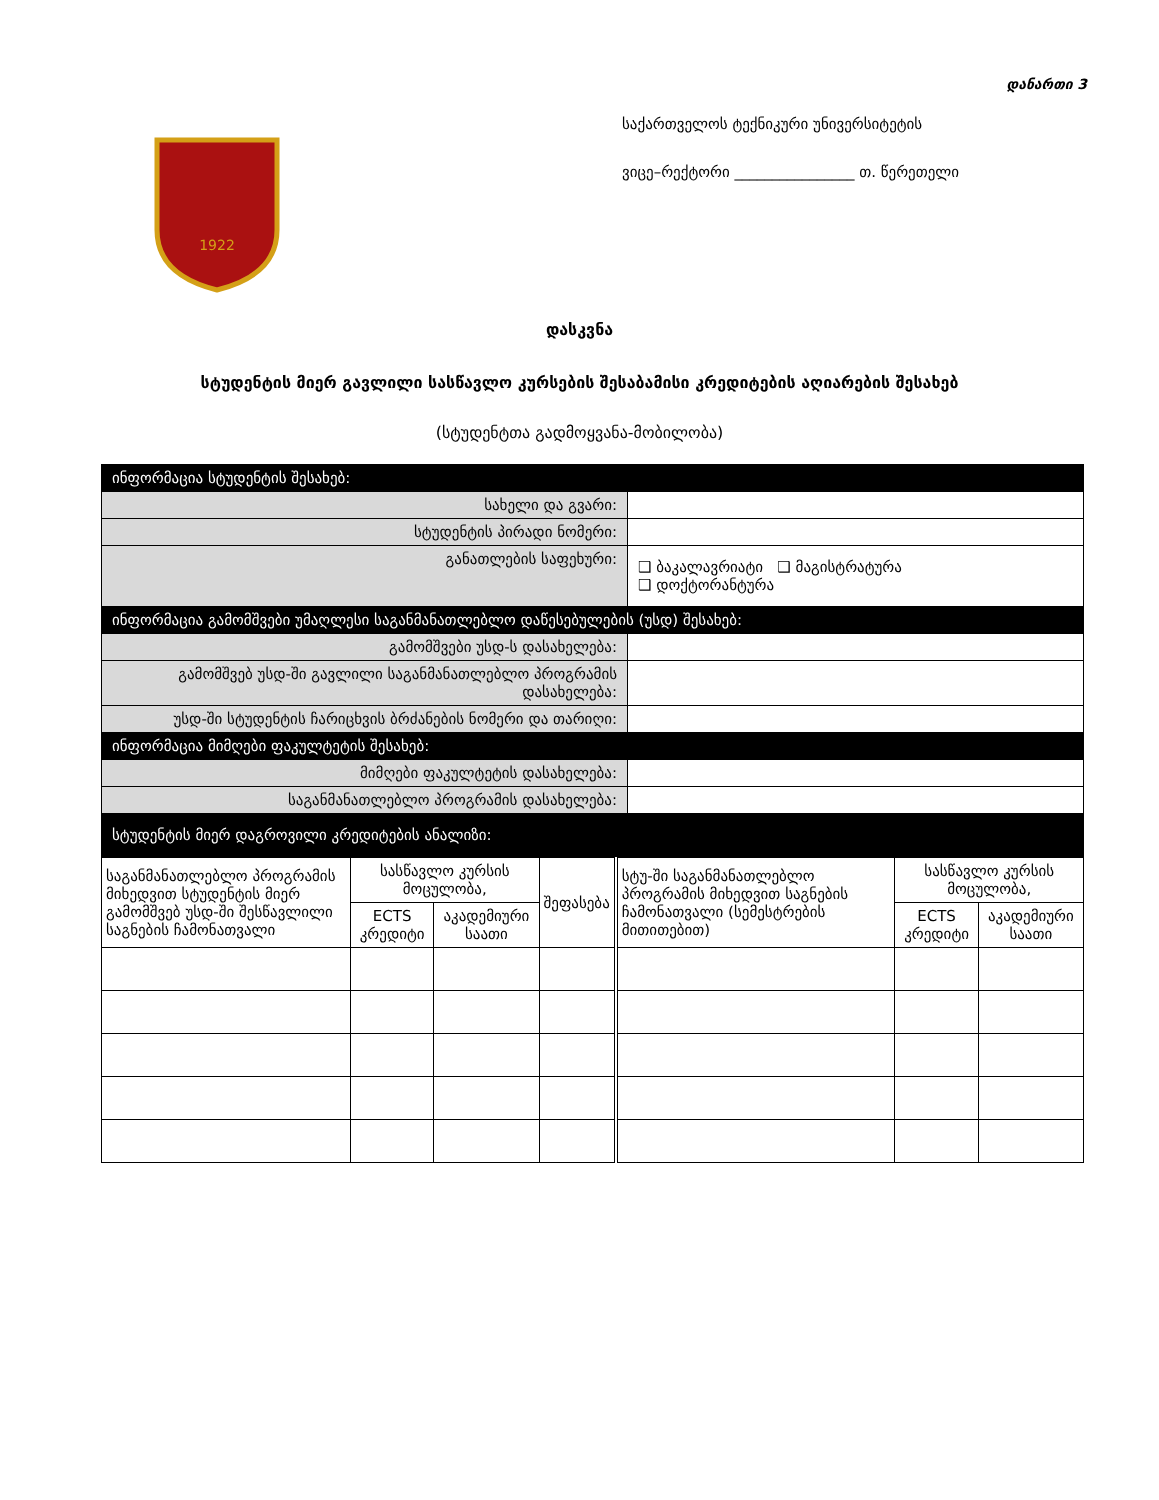დანართი 3
1922
საქართველოს ტექნიკური უნივერსიტეტის
ვიცე–რექტორი ________________ თ. წერეთელი
დასკვნა
სტუდენტის მიერ გავლილი სასწავლო კურსების შესაბამისი კრედიტების აღიარების შესახებ
(სტუდენტთა გადმოყვანა-მობილობა)
| ინფორმაცია სტუდენტის შესახებ: | |
| --- | --- |
| სახელი და გვარი: | |
| სტუდენტის პირადი ნომერი: | |
| განათლების საფეხური: | ❑ ბაკალავრიატი ❑ მაგისტრატურა ❑ დოქტორანტურა |
| ინფორმაცია გამომშვები უმაღლესი საგანმანათლებლო დაწესებულების (უსდ) შესახებ: | |
| გამომშვები უსდ-ს დასახელება: | |
| გამომშვებ უსდ-ში გავლილი საგანმანათლებლო პროგრამის დასახელება: | |
| უსდ-ში სტუდენტის ჩარიცხვის ბრძანების ნომერი და თარიღი: | |
| ინფორმაცია მიმღები ფაკულტეტის შესახებ: | |
| მიმღები ფაკულტეტის დასახელება: | |
| საგანმანათლებლო პროგრამის დასახელება: | |
| სტუდენტის მიერ დაგროვილი კრედიტების ანალიზი: | |
| საგანმანათლებლო პროგრამის მიხედვით სტუდენტის მიერ გამომშვებ უსდ-ში შესწავლილი საგნების ჩამონათვალი | სასწავლო კურსის მოცულობა, | | შეფასება | სტუ-ში საგანმანათლებლო პროგრამის მიხედვით საგნების ჩამონათვალი (სემესტრების მითითებით) | სასწავლო კურსის მოცულობა, | |
| | ECTS კრედიტი | აკადემიური საათი | | | ECTS კრედიტი | აკადემიური საათი |